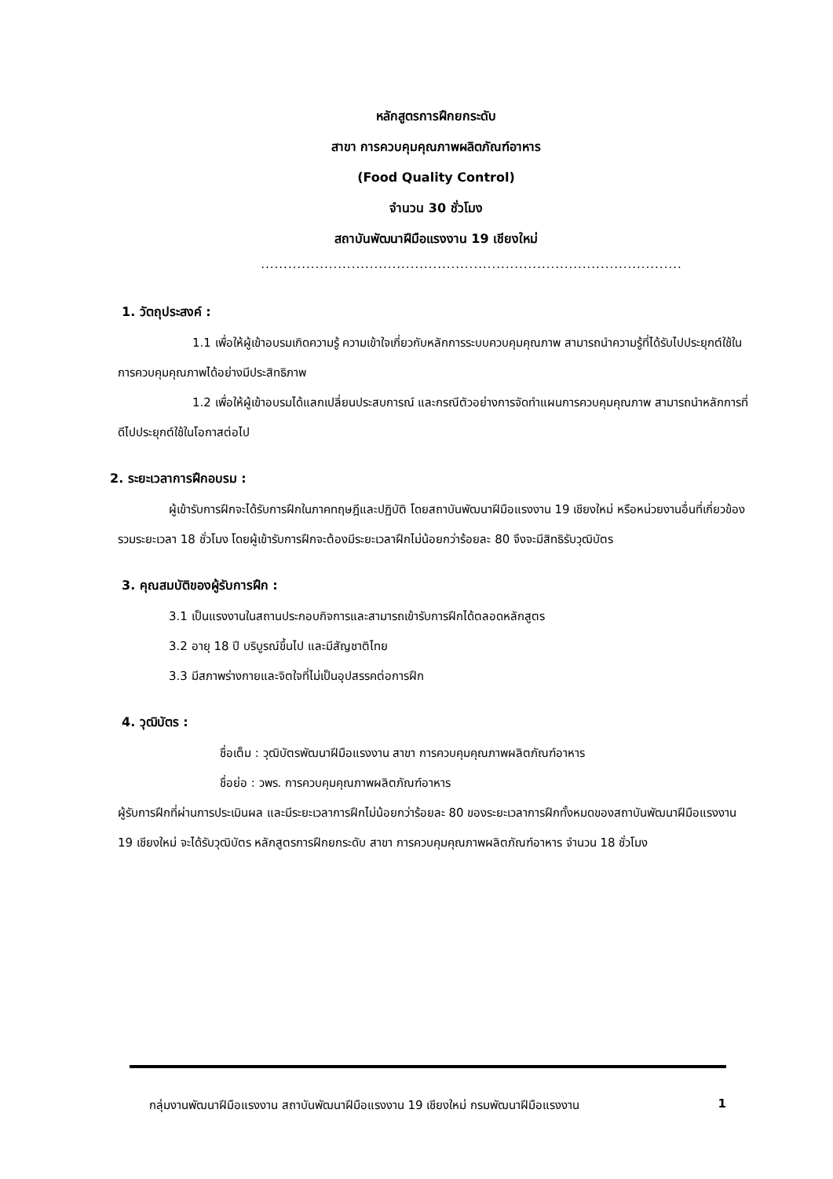หลักสูตรการฝึกยกระดับ
สาขา การควบคุมคุณภาพผลิตภัณฑ์อาหาร
(Food Quality Control)
จำนวน 30 ชั่วโมง
สถาบันพัฒนาฝีมือแรงงาน 19 เชียงใหม่
.............................................................................................
1. วัตถุประสงค์ :
1.1 เพื่อให้ผู้เข้าอบรมเกิดความรู้ ความเข้าใจเกี่ยวกับหลักการระบบควบคุมคุณภาพ สามารถนำความรู้ที่ได้รับไปประยุกต์ใช้ในการควบคุมคุณภาพได้อย่างมีประสิทธิภาพ
1.2 เพื่อให้ผู้เข้าอบรมได้แลกเปลี่ยนประสบการณ์ และกรณีตัวอย่างการจัดทำแผนการควบคุมคุณภาพ สามารถนำหลักการที่ดีไปประยุกต์ใช้ในโอกาสต่อไป
2. ระยะเวลาการฝึกอบรม :
ผู้เข้ารับการฝึกจะได้รับการฝึกในภาคทฤษฎีและปฏิบัติ โดยสถาบันพัฒนาฝีมือแรงงาน 19 เชียงใหม่ หรือหน่วยงานอื่นที่เกี่ยวข้อง รวมระยะเวลา 18 ชั่วโมง โดยผู้เข้ารับการฝึกจะต้องมีระยะเวลาฝึกไม่น้อยกว่าร้อยละ 80 จึงจะมีสิทธิรับวุฒิบัตร
3. คุณสมบัติของผู้รับการฝึก :
3.1 เป็นแรงงานในสถานประกอบกิจการและสามารถเข้ารับการฝึกได้ตลอดหลักสูตร
3.2 อายุ 18 ปี บริบูรณ์ขึ้นไป และมีสัญชาติไทย
3.3 มีสภาพร่างกายและจิตใจที่ไม่เป็นอุปสรรคต่อการฝึก
4. วุฒิบัตร :
ชื่อเต็ม : วุฒิบัตรพัฒนาฝีมือแรงงาน สาขา การควบคุมคุณภาพผลิตภัณฑ์อาหาร
ชื่อย่อ : วพร. การควบคุมคุณภาพผลิตภัณฑ์อาหาร
ผู้รับการฝึกที่ผ่านการประเมินผล และมีระยะเวลาการฝึกไม่น้อยกว่าร้อยละ 80 ของระยะเวลาการฝึกทั้งหมดของสถาบันพัฒนาฝีมือแรงงาน 19 เชียงใหม่ จะได้รับวุฒิบัตร หลักสูตรการฝึกยกระดับ สาขา การควบคุมคุณภาพผลิตภัณฑ์อาหาร จำนวน 18 ชั่วโมง
กลุ่มงานพัฒนาฝีมือแรงงาน สถาบันพัฒนาฝีมือแรงงาน 19 เชียงใหม่ กรมพัฒนาฝีมือแรงงาน 1